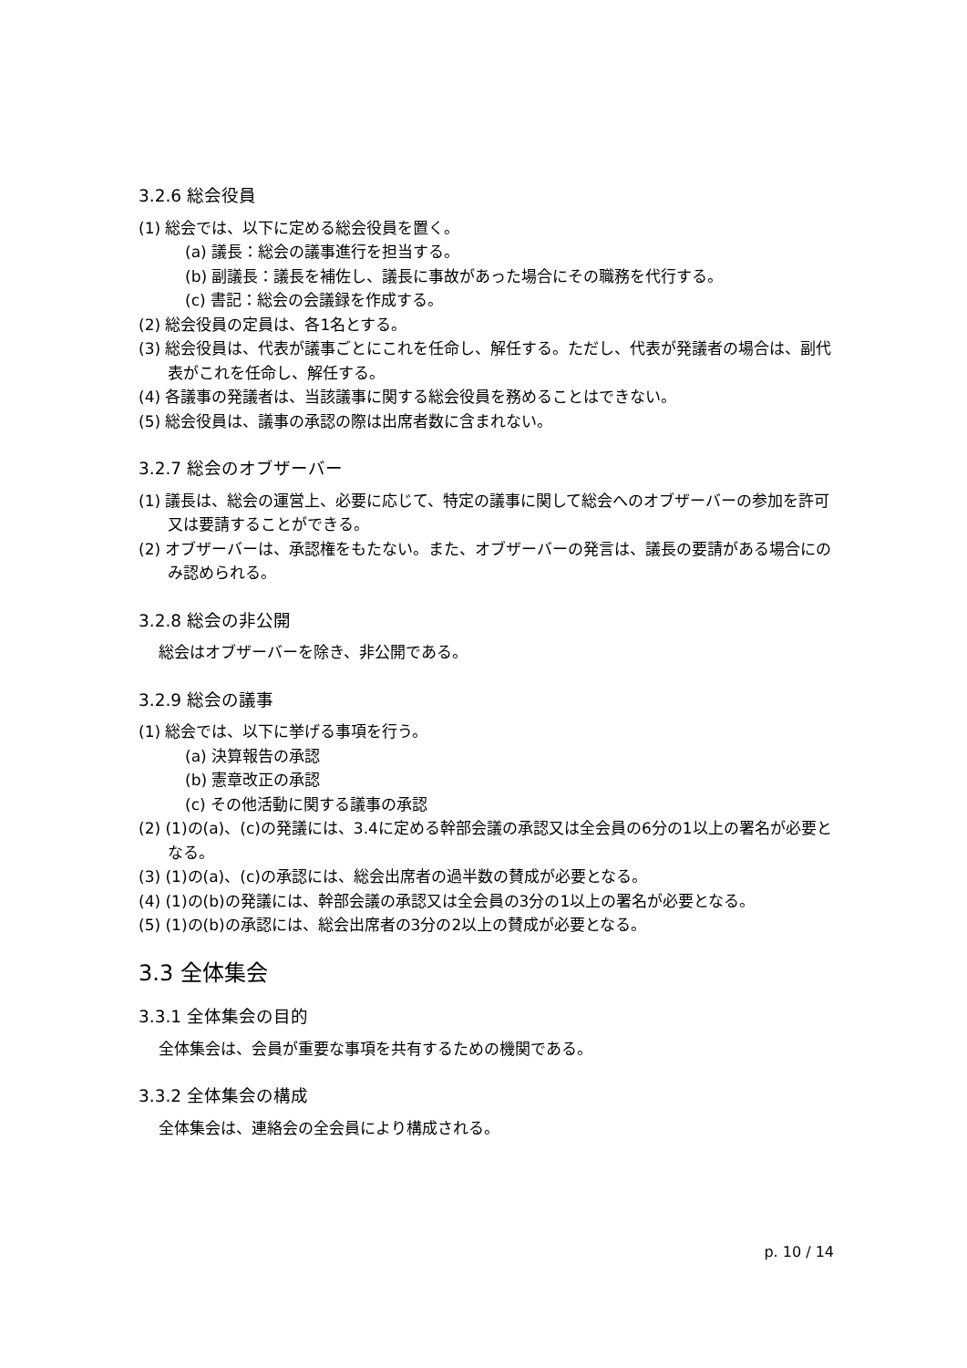3.2.6 総会役員
(1) 総会では、以下に定める総会役員を置く。
(a) 議長：総会の議事進行を担当する。
(b) 副議長：議長を補佐し、議長に事故があった場合にその職務を代行する。
(c) 書記：総会の会議録を作成する。
(2) 総会役員の定員は、各1名とする。
(3) 総会役員は、代表が議事ごとにこれを任命し、解任する。ただし、代表が発議者の場合は、副代表がこれを任命し、解任する。
(4) 各議事の発議者は、当該議事に関する総会役員を務めることはできない。
(5) 総会役員は、議事の承認の際は出席者数に含まれない。
3.2.7 総会のオブザーバー
(1) 議長は、総会の運営上、必要に応じて、特定の議事に関して総会へのオブザーバーの参加を許可又は要請することができる。
(2) オブザーバーは、承認権をもたない。また、オブザーバーの発言は、議長の要請がある場合にのみ認められる。
3.2.8 総会の非公開
総会はオブザーバーを除き、非公開である。
3.2.9 総会の議事
(1) 総会では、以下に挙げる事項を行う。
(a) 決算報告の承認
(b) 憲章改正の承認
(c) その他活動に関する議事の承認
(2) (1)の(a)、(c)の発議には、3.4に定める幹部会議の承認又は全会員の6分の1以上の署名が必要となる。
(3) (1)の(a)、(c)の承認には、総会出席者の過半数の賛成が必要となる。
(4) (1)の(b)の発議には、幹部会議の承認又は全会員の3分の1以上の署名が必要となる。
(5) (1)の(b)の承認には、総会出席者の3分の2以上の賛成が必要となる。
3.3 全体集会
3.3.1 全体集会の目的
全体集会は、会員が重要な事項を共有するための機関である。
3.3.2 全体集会の構成
全体集会は、連絡会の全会員により構成される。
p. 10 / 14